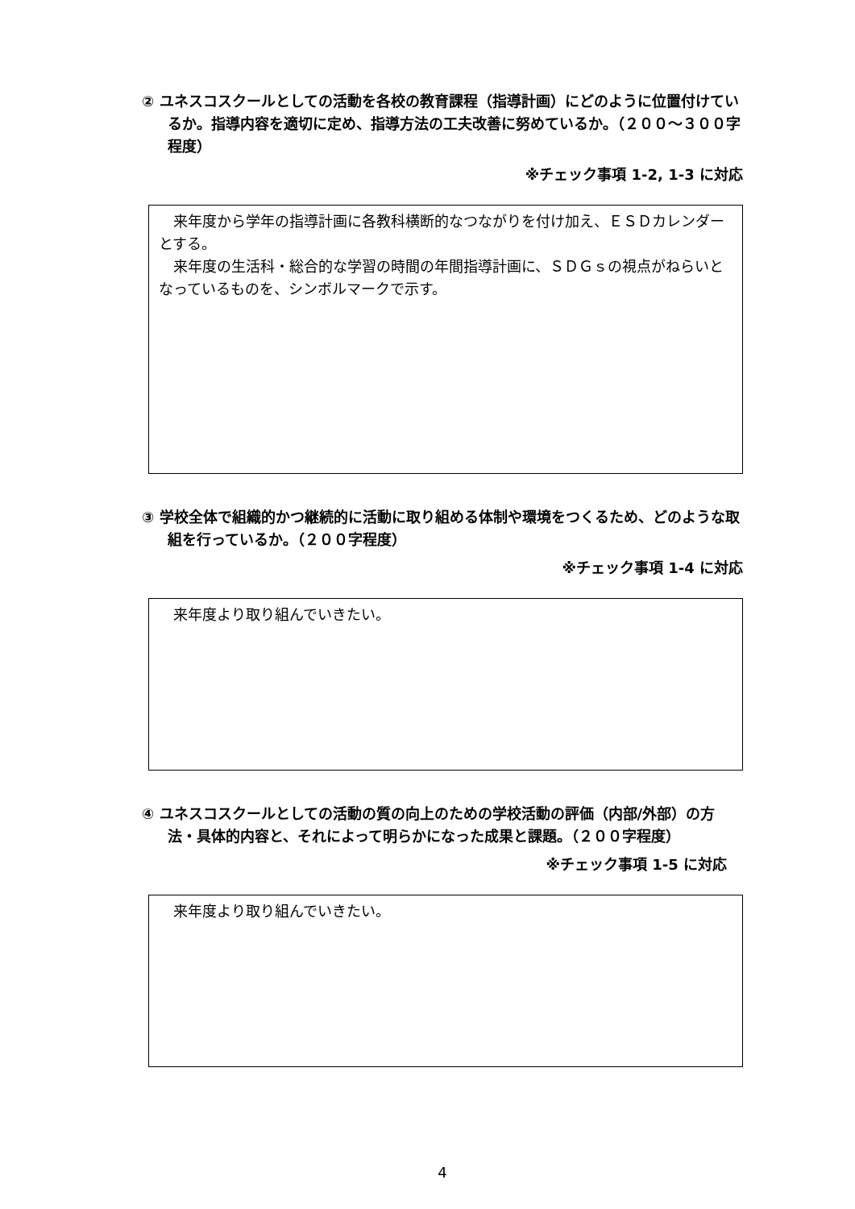② ユネスコスクールとしての活動を各校の教育課程（指導計画）にどのように位置付けているか。指導内容を適切に定め、指導方法の工夫改善に努めているか。（２００～３００字程度）
※チェック事項 1-2, 1-3 に対応
　来年度から学年の指導計画に各教科横断的なつながりを付け加え、ＥＳＤカレンダーとする。
　来年度の生活科・総合的な学習の時間の年間指導計画に、ＳＤＧｓの視点がねらいとなっているものを、シンボルマークで示す。
③ 学校全体で組織的かつ継続的に活動に取り組める体制や環境をつくるため、どのような取組を行っているか。（２００字程度）
※チェック事項 1-4 に対応
　来年度より取り組んでいきたい。
④ ユネスコスクールとしての活動の質の向上のための学校活動の評価（内部/外部）の方法・具体的内容と、それによって明らかになった成果と課題。（２００字程度）
※チェック事項 1-5 に対応
　来年度より取り組んでいきたい。
4